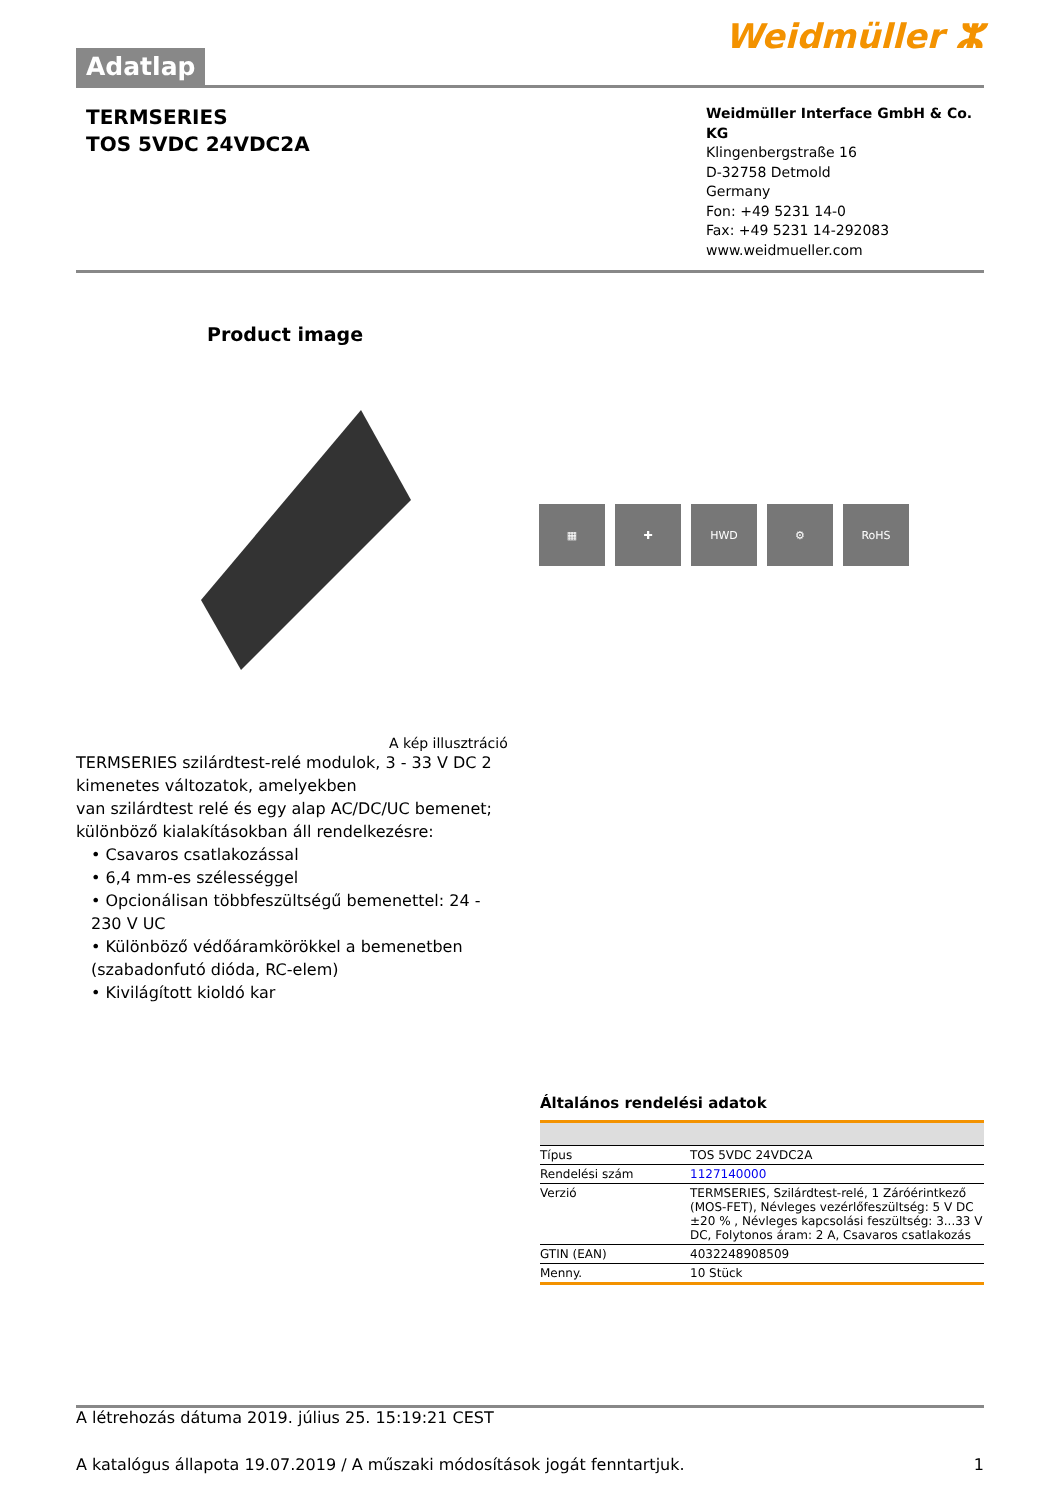Adatlap
Weidmüller ⵣ
TERMSERIES
TOS 5VDC 24VDC2A
Weidmüller Interface GmbH & Co. KG
Klingenbergstraße 16
D-32758 Detmold
Germany
Fon: +49 5231 14-0
Fax: +49 5231 14-292083
www.weidmueller.com
Product image
▦ ✚ HWD ⚙ RoHS
A kép illusztráció
TERMSERIES szilárdtest-relé modulok, 3 - 33 V DC 2 kimenetes változatok, amelyekben
van szilárdtest relé és egy alap AC/DC/UC bemenet;
különböző kialakításokban áll rendelkezésre:
• Csavaros csatlakozással
• 6,4 mm-es szélességgel
• Opcionálisan többfeszültségű bemenettel: 24 - 230 V UC
• Különböző védőáramkörökkel a bemenetben (szabadonfutó dióda, RC-elem)
• Kivilágított kioldó kar
Általános rendelési adatok
| Típus | TOS 5VDC 24VDC2A |
| Rendelési szám | 1127140000 |
| Verzió | TERMSERIES, Szilárdtest-relé, 1 Záróérintkező (MOS-FET), Névleges vezérlőfeszültség: 5 V DC ±20 % , Névleges kapcsolási feszültség: 3...33 V DC, Folytonos áram: 2 A, Csavaros csatlakozás |
| GTIN (EAN) | 4032248908509 |
| Menny. | 10 Stück |
A létrehozás dátuma 2019. július 25. 15:19:21 CEST
A katalógus állapota 19.07.2019 / A műszaki módosítások jogát fenntartjuk. 1